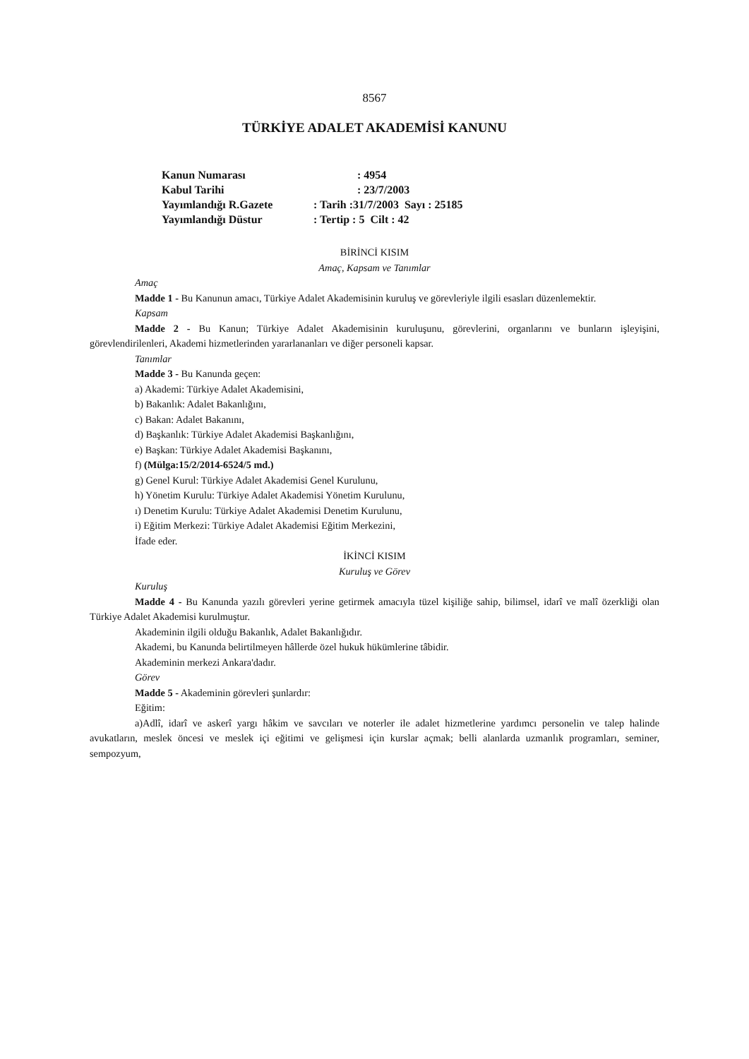8567
TÜRKİYE ADALET AKADEMİSİ KANUNU
| Kanun Numarası | : 4954 |
| Kabul Tarihi | : 23/7/2003 |
| Yayımlandığı R.Gazete | : Tarih :31/7/2003 Sayı : 25185 |
| Yayımlandığı Düstur | : Tertip : 5 Cilt : 42 |
BİRİNCİ KISIM
Amaç, Kapsam ve Tanımlar
Amaç
Madde 1 - Bu Kanunun amacı, Türkiye Adalet Akademisinin kuruluş ve görevleriyle ilgili esasları düzenlemektir.
Kapsam
Madde 2 - Bu Kanun; Türkiye Adalet Akademisinin kuruluşunu, görevlerini, organlarını ve bunların işleyişini, görevlendirilenleri, Akademi hizmetlerinden yararlananları ve diğer personeli kapsar.
Tanımlar
Madde 3 - Bu Kanunda geçen:
a) Akademi: Türkiye Adalet Akademisini,
b) Bakanlık: Adalet Bakanlığını,
c) Bakan: Adalet Bakanını,
d) Başkanlık: Türkiye Adalet Akademisi Başkanlığını,
e) Başkan: Türkiye Adalet Akademisi Başkanını,
f) (Mülga:15/2/2014-6524/5 md.)
g) Genel Kurul: Türkiye Adalet Akademisi Genel Kurulunu,
h) Yönetim Kurulu: Türkiye Adalet Akademisi Yönetim Kurulunu,
ı) Denetim Kurulu: Türkiye Adalet Akademisi Denetim Kurulunu,
i) Eğitim Merkezi: Türkiye Adalet Akademisi Eğitim Merkezini,
İfade eder.
İKİNCİ KISIM
Kuruluş ve Görev
Kuruluş
Madde 4 - Bu Kanunda yazılı görevleri yerine getirmek amacıyla tüzel kişiliğe sahip, bilimsel, idarî ve malî özerkliği olan Türkiye Adalet Akademisi kurulmuştur.
Akademinin ilgili olduğu Bakanlık, Adalet Bakanlığıdır.
Akademi, bu Kanunda belirtilmeyen hâllerde özel hukuk hükümlerine tâbidir.
Akademinin merkezi Ankara'dadır.
Görev
Madde 5 - Akademinin görevleri şunlardır:
Eğitim:
a)Adlî, idarî ve askerî yargı hâkim ve savcıları ve noterler ile adalet hizmetlerine yardımcı personelin ve talep halinde avukatların, meslek öncesi ve meslek içi eğitimi ve gelişmesi için kurslar açmak; belli alanlarda uzmanlık programları, seminer, sempozyum,